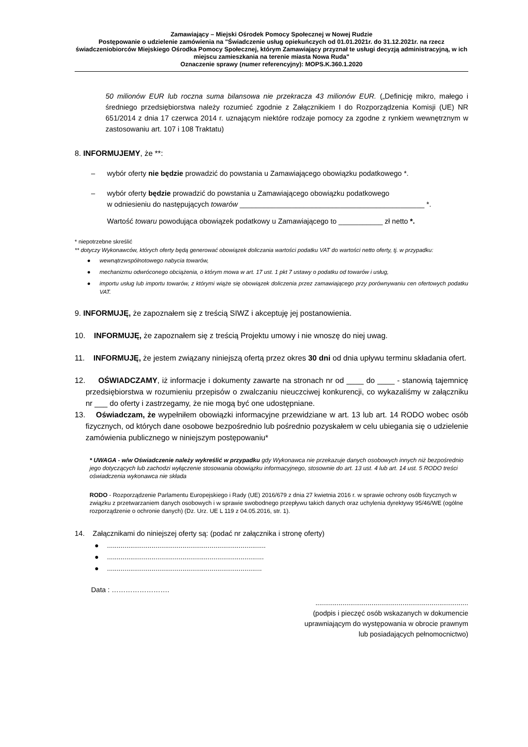Zamawiający – Miejski Ośrodek Pomocy Społecznej w Nowej Rudzie
Postępowanie o udzielenie zamówienia na "Świadczenie usług opiekuńczych od 01.01.2021r. do 31.12.2021r. na rzecz świadczeniobiorców Miejskiego Ośrodka Pomocy Społecznej, którym Zamawiający przyznał te usługi decyzją administracyjną, w ich miejscu zamieszkania na terenie miasta Nowa Ruda"
Oznaczenie sprawy (numer referencyjny): MOPS.K.360.1.2020
50 milionów EUR lub roczna suma bilansowa nie przekracza 43 milionów EUR. („Definicję mikro, małego i średniego przedsiębiorstwa należy rozumieć zgodnie z Załącznikiem I do Rozporządzenia Komisji (UE) NR 651/2014 z dnia 17 czerwca 2014 r. uznającym niektóre rodzaje pomocy za zgodne z rynkiem wewnętrznym w zastosowaniu art. 107 i 108 Traktatu)
8. INFORMUJEMY, że **:
– wybór oferty nie będzie prowadzić do powstania u Zamawiającego obowiązku podatkowego *.
– wybór oferty będzie prowadzić do powstania u Zamawiającego obowiązku podatkowego
w odniesieniu do następujących towarów ______________________________________________ *.
Wartość towaru powodująca obowiązek podatkowy u Zamawiającego to ___________ zł netto *.
* niepotrzebne skreślić
** dotyczy Wykonawców, których oferty będą generować obowiązek doliczania wartości podatku VAT do wartości netto oferty, tj. w przypadku:
● wewnątrzwspólnotowego nabycia towarów,
● mechanizmu odwróconego obciążenia, o którym mowa w art. 17 ust. 1 pkt 7 ustawy o podatku od towarów i usług,
● importu usług lub importu towarów, z którymi wiąże się obowiązek doliczenia przez zamawiającego przy porównywaniu cen ofertowych podatku VAT.
9. INFORMUJĘ, że zapoznałem się z treścią SIWZ i akceptuję jej postanowienia.
10. INFORMUJĘ, że zapoznałem się z treścią Projektu umowy i nie wnoszę do niej uwag.
11. INFORMUJĘ, że jestem związany niniejszą ofertą przez okres 30 dni od dnia upływu terminu składania ofert.
12. OŚWIADCZAMY, iż informacje i dokumenty zawarte na stronach nr od ____ do ____ - stanowią tajemnicę przedsiębiorstwa w rozumieniu przepisów o zwalczaniu nieuczciwej konkurencji, co wykazaliśmy w załączniku nr ___ do oferty i zastrzegamy, że nie mogą być one udostępniane.
13. Oświadczam, że wypełniłem obowiązki informacyjne przewidziane w art. 13 lub art. 14 RODO wobec osób fizycznych, od których dane osobowe bezpośrednio lub pośrednio pozyskałem w celu ubiegania się o udzielenie zamówienia publicznego w niniejszym postępowaniu*
* UWAGA - w/w Oświadczenie należy wykreślić w przypadku gdy Wykonawca nie przekazuje danych osobowych innych niż bezpośrednio jego dotyczących lub zachodzi wyłączenie stosowania obowiązku informacyjnego, stosownie do art. 13 ust. 4 lub art. 14 ust. 5 RODO treści oświadczenia wykonawca nie składa
RODO - Rozporządzenie Parlamentu Europejskiego i Rady (UE) 2016/679 z dnia 27 kwietnia 2016 r. w sprawie ochrony osób fizycznych w związku z przetwarzaniem danych osobowych i w sprawie swobodnego przepływu takich danych oraz uchylenia dyrektywy 95/46/WE (ogólne rozporządzenie o ochronie danych) (Dz. Urz. UE L 119 z 04.05.2016, str. 1).
14. Załącznikami do niniejszej oferty są: (podać nr załącznika i stronę oferty)
●..................................................................................
●.................................................................................
●................................................................................
Data : …………………….
...............................................................................
(podpis i pieczęć osób wskazanych w dokumencie
uprawniającym do występowania w obrocie prawnym
lub posiadających pełnomocnictwo)